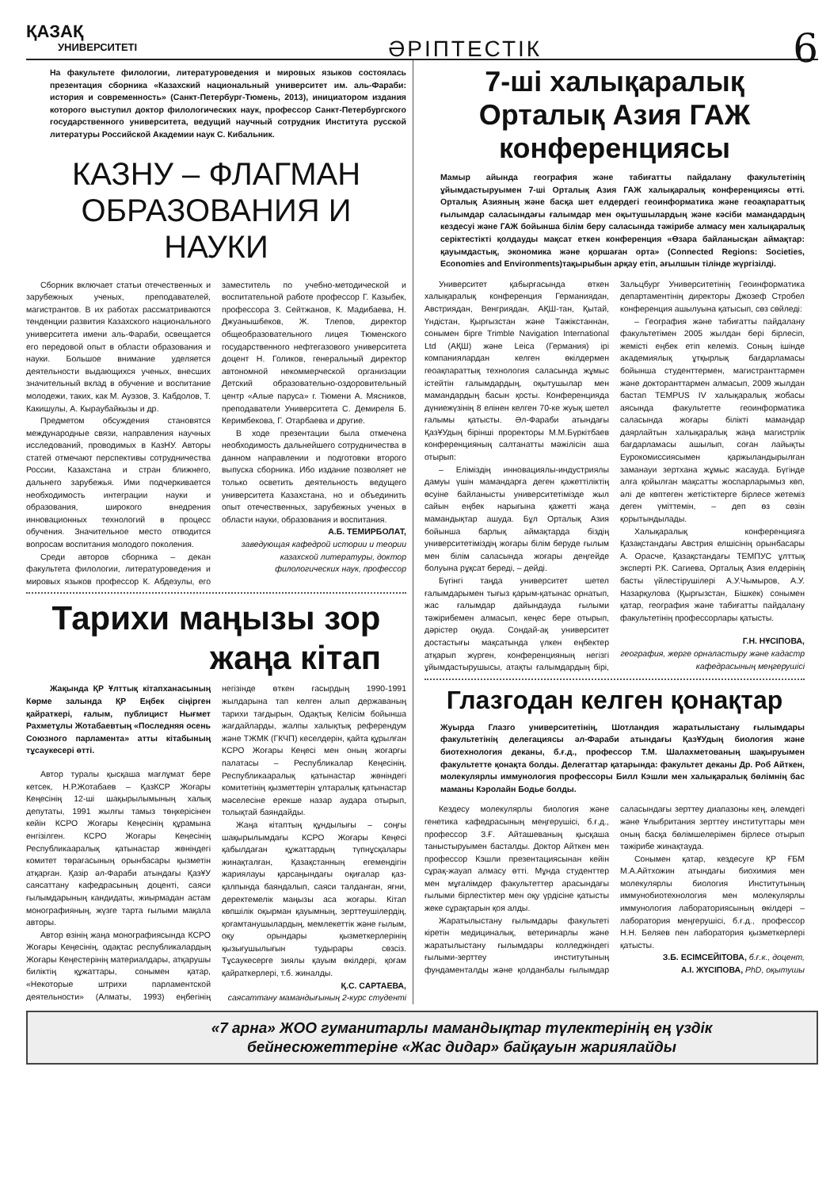ҚАЗАҚ
УНИВЕРСИТЕТІ
ӘРІПТЕСТІК
6
На факультете филологии, литературоведения и мировых языков состоялась презентация сборника «Казахский национальный университет им. аль-Фараби: история и современность» (Санкт-Петербург-Тюмень, 2013), инициатором издания которого выступил доктор филологических наук, профессор Санкт-Петербургского государственного университета, ведущий научный сотрудник Института русской литературы Российской Академии наук С. Кибальник.
КАЗНУ – ФЛАГМАН
ОБРАЗОВАНИЯ И НАУКИ
Сборник включает статьи отечественных и зарубежных ученых, преподавателей, магистрантов. В их работах рассматриваются тенденции развития Казахского национального университета имени аль-Фараби, освещается его передовой опыт в области образования и науки. Большое внимание уделяется деятельности выдающихся ученых, внесших значительный вклад в обучение и воспитание молодежи, таких, как М. Ауэзов, З. Кабдолов, Т. Какишулы, А. Кыраубайкызы и др.
Предметом обсуждения становятся международные связи, направления научных исследований, проводимых в КазНУ. Авторы статей отмечают перспективы сотрудничества России, Казахстана и стран ближнего, дальнего зарубежья. Ими подчеркивается необходимость интеграции науки и образования, широкого внедрения инновационных технологий в процесс обучения. Значительное место отводится вопросам воспитания молодого поколения.
Среди авторов сборника – декан факультета филологии, литературоведения и мировых языков профессор К. Абдезулы, его заместитель по учебно-методической и воспитательной работе профессор Г. Казыбек, профессора З. Сейтжанов, К. Мадибаева, Н. Джуанышбеков, Ж. Тлепов, директор общеобразовательного лицея Тюменского государственного нефтегазового университета доцент Н. Голиков, генеральный директор автономной некоммерческой организации Детский образовательно-оздоровительный центр «Алые паруса» г. Тюмени А. Мясников, преподаватели Университета С. Демиреля Б. Керимбекова, Г. Отарбаева и другие.
В ходе презентации была отмечена необходимость дальнейшего сотрудничества в данном направлении и подготовки второго выпуска сборника. Ибо издание позволяет не только осветить деятельность ведущего университета Казахстана, но и объединить опыт отечественных, зарубежных ученых в области науки, образования и воспитания.
А.Б. ТЕМИРБОЛАТ,
заведующая кафедрой истории и теории казахской литературы, доктор филологических наук, профессор
Тарихи маңызы зор
жаңа кітап
Жақында ҚР Ұлттық кітапханасының Көрме залында ҚР Еңбек сіңірген қайраткері, ғалым, публицист Нығмет Рахметұлы Жотабаевтың «Последняя осень Союзного парламента» атты кітабының тұсаукесері өтті.
Автор туралы қысқаша мағлұмат бере кетсек, Н.Р.Жотабаев – ҚазКСР Жоғары Кеңесінің 12-ші шақырылымының халық депутаты, 1991 жылғы тамыз төңкерісінен кейін КСРО Жоғары Кеңесінің құрамына енгізілген. КСРО Жоғары Кеңесінің Республикааралық қатынастар жөніндегі комитет төрағасының орынбасары қызметін атқарған. Қазір әл-Фараби атындағы ҚазҰУ саясаттану кафедрасының доценті, саяси ғылымдарының кандидаты, жиырмадан астам монографияның, жүзге тарта ғылыми мақала авторы.
Автор өзінің жаңа монографиясында КСРО Жоғары Кеңесінің, одақтас республикалардың Жоғары Кеңестерінің материалдары, атқарушы биліктің құжаттары, сонымен қатар, «Некоторые штрихи парламентской деятельности» (Алматы, 1993) еңбегінің негізінде өткен ғасырдың 1990-1991 жылдарына тап келген алып державаның тарихи тағдырын, Одақтық Келісім бойынша жағдайларды, жалпы халықтық референдум және ТЖМК (ГКЧП) кеселдерін, қайта құрылған КСРО Жоғары Кеңесі мен оның жоғарғы палатасы – Республикалар Кеңесінің, Республикааралық қатынастар жөніндегі комитетінің қызметтерін ұлтаралық қатынастар мәселесіне ерекше назар аудара отырып, толықтай баяндайды.
Жаңа кітаптың құндылығы – соңғы шақырылымдағы КСРО Жоғары Кеңесі қабылдаған құжаттардың түпнұсқалары жинақталған, Қазақстанның егемендігін жариялауы қарсаңындағы оқиғалар қаз-қалпында баяндалып, саяси талданған, яғни, деректемелік маңызы аса жоғары. Кітап көпшілік оқырман қауымның, зерттеушілердің, қоғамтанушылардың, мемлекеттік және ғылым, оқу орындары қызметкерлерінің қызығушылығын тудырары сөзсіз. Тұсаукесерге зиялы қауым өкілдері, қоғам қайраткерлері, т.б. жиналды.
Қ.С. САРТАЕВА,
саясаттану мамандығының 2-курс студенті
7-ші халықаралық
Орталық Азия ГАЖ
конференциясы
Мамыр айында география және табиғатты пайдалану факультетінің ұйымдастыруымен 7-ші Орталық Азия ГАЖ халықаралық конференциясы өтті. Орталық Азияның және басқа шет елдердегі геоинформатика және геоақпараттық ғылымдар саласындағы ғалымдар мен оқытушылардың және кәсіби мамандардың кездесуі және ГАЖ бойынша білім беру саласында тәжірибе алмасу мен халықаралық серіктестікті қолдауды мақсат еткен конференция «Өзара байланысқан аймақтар: қауымдастық, экономика және қоршаған орта» (Connected Regions: Societies, Economies and Environments)тақырыбын арқау етіп, ағылшын тілінде жүргізілді.
Университет қабырғасында өткен халықаралық конференция Германиядан, Австриядан, Венгриядан, АҚШ-тан, Қытай, Үндістан, Қырғызстан және Тәжікстаннан, сонымен бірге Trimble Navigation International Ltd (АҚШ) және Leica (Германия) ірі компаниялардан келген өкілдермен геоақпараттық технология саласында жұмыс істейтін ғалымдардың, оқытушылар мен мамандардың басын қосты. Конференцияда дүниежүзінің 8 елінен келген 70-ке жуық шетел ғалымы қатысты. Әл-Фараби атындағы ҚазҰУдың бірінші проректоры М.М.Бүркітбаев конференцияның салтанатты мәжілісін аша отырып:
– Еліміздің инновациялы-индустриялы дамуы үшін мамандарға деген қажеттіліктің өсуіне байланысты университетімізде жыл сайын еңбек нарығына қажетті жаңа мамандықтар ашуда. Бұл Орталық Азия бойынша барлық аймақтарда біздің университетіміздің жоғары білім беруде ғылым мен білім саласында жоғары деңгейде болуына рұқсат береді, – дейді.
Бүгінгі таңда университет шетел ғалымдарымен тығыз қарым-қатынас орнатып, жас ғалымдар дайындауда ғылыми тәжірибемен алмасып, кеңес бере отырып, дәрістер оқуда. Сондай-ақ университет достастығы мақсатында үлкен еңбектер атқарып жүрген, конференцияның негізгі ұйымдастырушысы, атақты ғалымдардың бірі, Зальцбург Университетінің Геоинформатика департаментінің директоры Джозеф Стробел конференция ашылуына қатысып, сөз сөйледі:
– География және табиғатты пайдалану факультетімен 2005 жылдан бері бірлесіп, жемісті еңбек етіп келеміз. Соның ішінде академиялық ұтқырлық бағдарламасы бойынша студенттермен, магистранттармен және докторанттармен алмасып, 2009 жылдан бастап TEMPUS IV халықаралық жобасы аясында факультетте геоинформатика саласында жоғары білікті мамандар даярлайтын халықаралық жаңа магистрлік бағдарламасы ашылып, соған лайықты Еурокомиссиясымен қаржыландырылған заманауи зертхана жұмыс жасауда. Бүгінде алға қойылған мақсатты жоспарларымыз көп, әлі де көптеген жетістіктерге бірлесе жетеміз деген үміттемін, – деп өз сөзін қорытындылады.
Халықаралық конференцияға Қазақстандағы Австрия елшісінің орынбасары А. Орасче, Қазақстандағы ТЕМПУС ұлттық эксперті Р.К. Сагиева, Орталық Азия елдерінің басты үйлестірушілері А.У.Чымыров, А.У. Назарқулова (Қырғызстан, Бішкек) сонымен қатар, география және табиғатты пайдалану факультетінің профессорлары қатысты.
Г.Н. НҰСІПОВА,
география, жерге орналастыру және кадастр кафедрасының меңгерушісі
Глазгодан келген қонақтар
Жуырда Глазго университетінің, Шотландия жаратылыстану ғылымдары факультетінің делегациясы әл-Фараби атындағы ҚазҰУдың биология және биотехнология деканы, б.ғ.д., профессор Т.М. Шалахметованың шақыруымен факультетте қонақта болды. Делегаттар қатарында: факультет деканы Др. Роб Айткен, молекулярлы иммунология профессоры Билл Кэшли мен халықаралық бөлімнің бас маманы Кэролайн Бодье болды.
Кездесу молекулярлы биология және генетика кафедрасының меңгерушісі, б.ғ.д., профессор З.Ғ. Айташеваның қысқаша таныстыруымен басталды. Доктор Айткен мен профессор Кэшли презентациясынан кейін сұрақ-жауап алмасу өтті. Мұнда студенттер мен мұғалімдер факультеттер арасындағы ғылыми бірлестіктер мен оқу үрдісіне қатысты жеке сұрақтарын қоя алды.
Жаратылыстану ғылымдары факультеті кіретін медициналық, ветеринарлы және жаратылыстану ғылымдары колледжіндегі ғылыми-зерттеу институтының фундаменталды және қолданбалы ғылымдар саласындағы зерттеу диапазоны кең, әлемдегі және Ұлыбритания зерттеу институттары мен оның басқа бөлімшелерімен бірлесе отырып тәжірибе жинақтауда.
Сонымен қатар, кездесуге ҚР ҒБМ М.А.Айтхожин атындағы биохимия мен молекулярлы биология Институтының иммунобиотехнология мен молекулярлы иммунология лабораториясының өкілдері – лаборатория меңгерушісі, б.ғ.д., профессор Н.Н. Беляев пен лаборатория қызметкерлері қатысты.
З.Б. ЕСІМСЕЙІТОВА, б.ғ.к., доцент,
А.І. ЖҮСІПОВА, PhD, оқытушы
«7 арна» ЖОО гуманитарлы мамандықтар түлектерінің ең үздік
бейнесюжеттеріне «Жас дидар» байқауын жариялайды